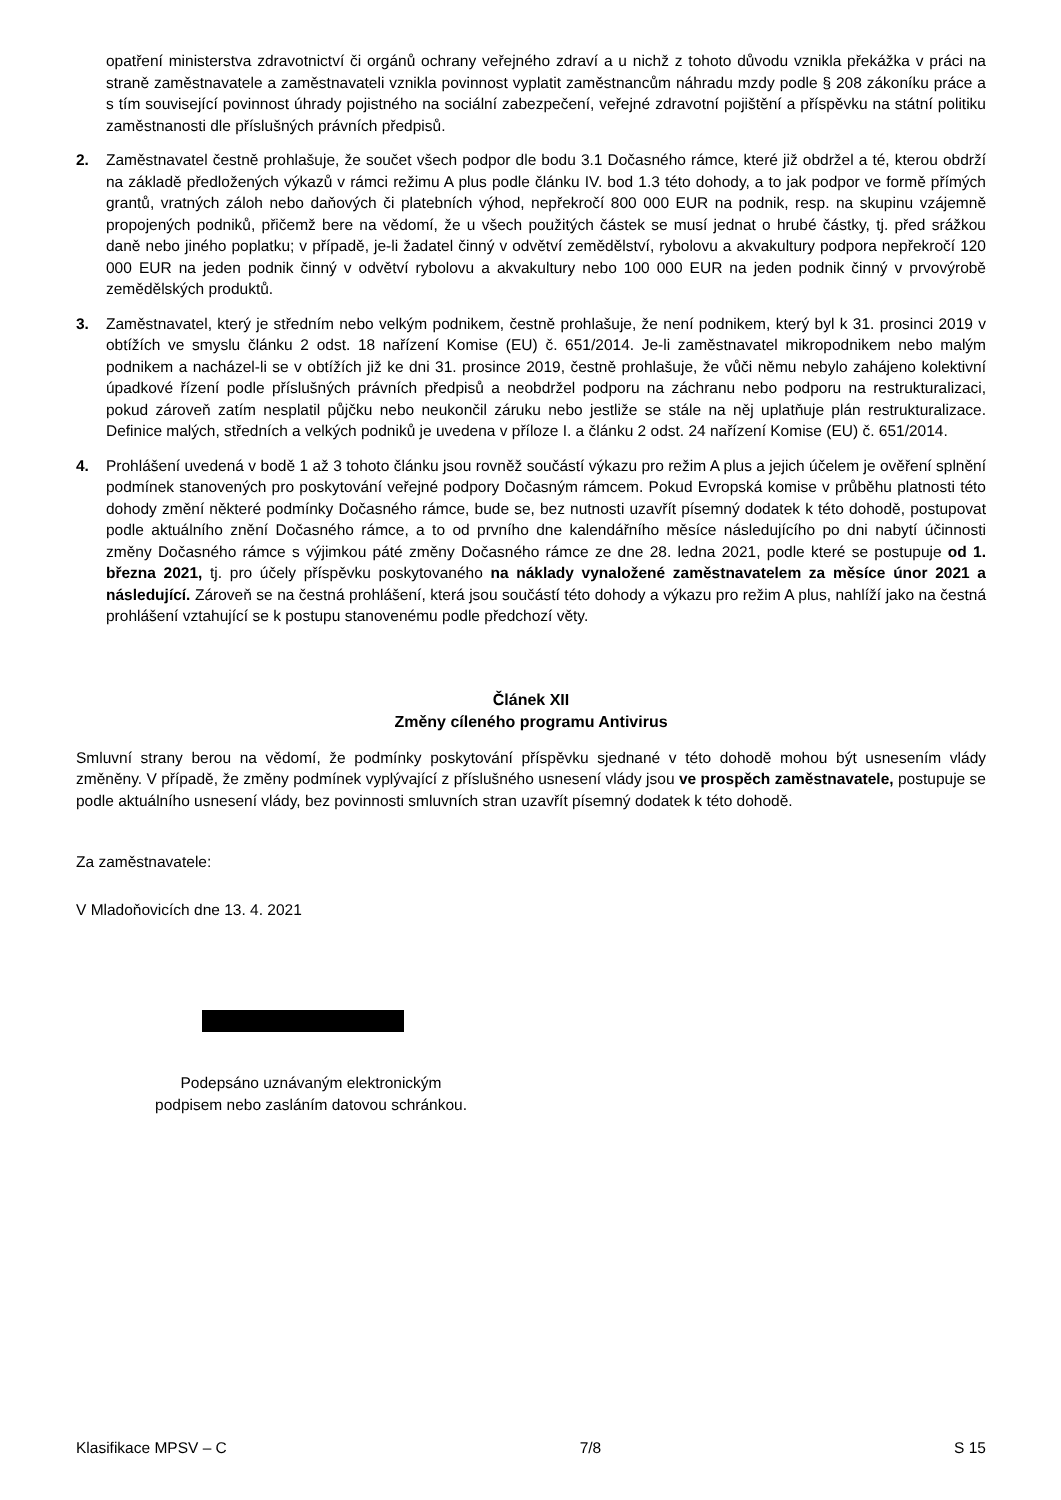opatření ministerstva zdravotnictví či orgánů ochrany veřejného zdraví a u nichž z tohoto důvodu vznikla překážka v práci na straně zaměstnavatele a zaměstnavateli vznikla povinnost vyplatit zaměstnancům náhradu mzdy podle § 208 zákoníku práce a s tím související povinnost úhrady pojistného na sociální zabezpečení, veřejné zdravotní pojištění a příspěvku na státní politiku zaměstnanosti dle příslušných právních předpisů.
2. Zaměstnavatel čestně prohlašuje, že součet všech podpor dle bodu 3.1 Dočasného rámce, které již obdržel a té, kterou obdrží na základě předložených výkazů v rámci režimu A plus podle článku IV. bod 1.3 této dohody, a to jak podpor ve formě přímých grantů, vratných záloh nebo daňových či platebních výhod, nepřekročí 800 000 EUR na podnik, resp. na skupinu vzájemně propojených podniků, přičemž bere na vědomí, že u všech použitých částek se musí jednat o hrubé částky, tj. před srážkou daně nebo jiného poplatku; v případě, je-li žadatel činný v odvětví zemědělství, rybolovu a akvakultury podpora nepřekročí 120 000 EUR na jeden podnik činný v odvětví rybolovu a akvakultury nebo 100 000 EUR na jeden podnik činný v prvovýrobě zemědělských produktů.
3. Zaměstnavatel, který je středním nebo velkým podnikem, čestně prohlašuje, že není podnikem, který byl k 31. prosinci 2019 v obtížích ve smyslu článku 2 odst. 18 nařízení Komise (EU) č. 651/2014. Je-li zaměstnavatel mikropodnikem nebo malým podnikem a nacházel-li se v obtížích již ke dni 31. prosince 2019, čestně prohlašuje, že vůči němu nebylo zahájeno kolektivní úpadkové řízení podle příslušných právních předpisů a neobdržel podporu na záchranu nebo podporu na restrukturalizaci, pokud zároveň zatím nesplatil půjčku nebo neukončil záruku nebo jestliže se stále na něj uplatňuje plán restrukturalizace. Definice malých, středních a velkých podniků je uvedena v příloze I. a článku 2 odst. 24 nařízení Komise (EU) č. 651/2014.
4. Prohlášení uvedená v bodě 1 až 3 tohoto článku jsou rovněž součástí výkazu pro režim A plus a jejich účelem je ověření splnění podmínek stanovených pro poskytování veřejné podpory Dočasným rámcem. Pokud Evropská komise v průběhu platnosti této dohody změní některé podmínky Dočasného rámce, bude se, bez nutnosti uzavřít písemný dodatek k této dohodě, postupovat podle aktuálního znění Dočasného rámce, a to od prvního dne kalendářního měsíce následujícího po dni nabytí účinnosti změny Dočasného rámce s výjimkou páté změny Dočasného rámce ze dne 28. ledna 2021, podle které se postupuje od 1. března 2021, tj. pro účely příspěvku poskytovaného na náklady vynaložené zaměstnavatelem za měsíce únor 2021 a následující. Zároveň se na čestná prohlášení, která jsou součástí této dohody a výkazu pro režim A plus, nahlíží jako na čestná prohlášení vztahující se k postupu stanovenému podle předchozí věty.
Článek XII
Změny cíleného programu Antivirus
Smluvní strany berou na vědomí, že podmínky poskytování příspěvku sjednané v této dohodě mohou být usnesením vlády změněny. V případě, že změny podmínek vyplývající z příslušného usnesení vlády jsou ve prospěch zaměstnavatele, postupuje se podle aktuálního usnesení vlády, bez povinnosti smluvních stran uzavřít písemný dodatek k této dohodě.
Za zaměstnavatele:
V Mladoňovicích dne 13. 4. 2021
Podepsáno uznávaným elektronickým
podpisem nebo zasláním datovou schránkou.
Klasifikace MPSV – C 7/8 S 15